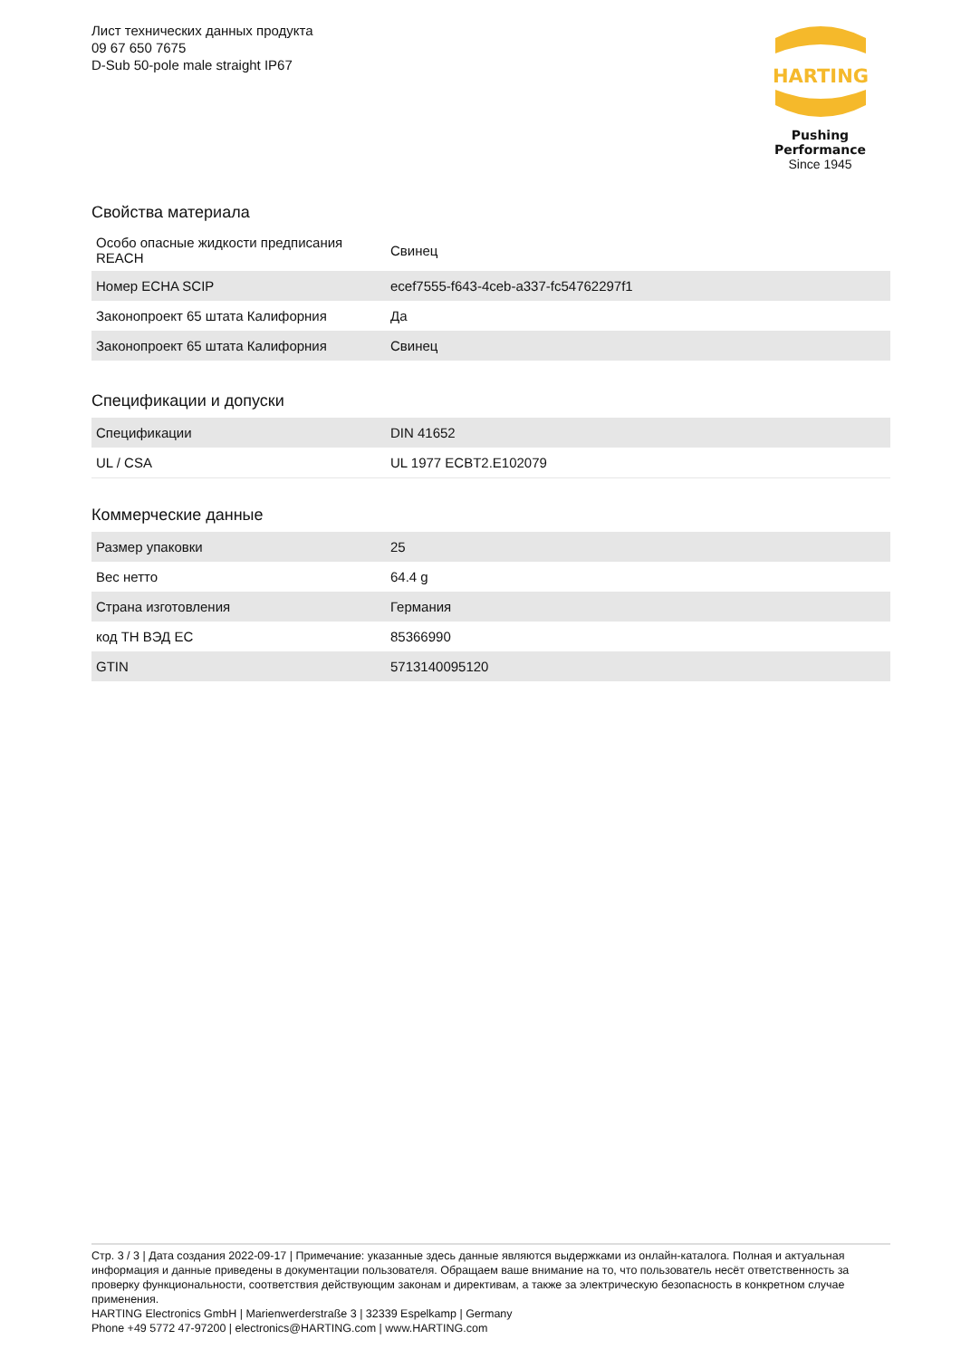Лист технических данных продукта
09 67 650 7675
D-Sub 50-pole male straight IP67
HARTING
Pushing Performance
Since 1945
Свойства материала
| Особо опасные жидкости предписания REACH | Свинец |
| Номер ECHA SCIP | ecef7555-f643-4ceb-a337-fc54762297f1 |
| Законопроект 65 штата Калифорния | Да |
| Законопроект 65 штата Калифорния | Свинец |
Спецификации и допуски
| Спецификации | DIN 41652 |
| UL / CSA | UL 1977 ECBT2.E102079 |
Коммерческие данные
| Размер упаковки | 25 |
| Вес нетто | 64.4 g |
| Страна изготовления | Германия |
| код ТН ВЭД ЕС | 85366990 |
| GTIN | 5713140095120 |
Стр. 3 / 3 | Дата создания 2022-09-17 | Примечание: указанные здесь данные являются выдержками из онлайн-каталога. Полная и актуальная информация и данные приведены в документации пользователя. Обращаем ваше внимание на то, что пользователь несёт ответственность за проверку функциональности, соответствия действующим законам и директивам, а также за электрическую безопасность в конкретном случае применения.
HARTING Electronics GmbH | Marienwerderstraße 3 | 32339 Espelkamp | Germany
Phone +49 5772 47-97200 | electronics@HARTING.com | www.HARTING.com